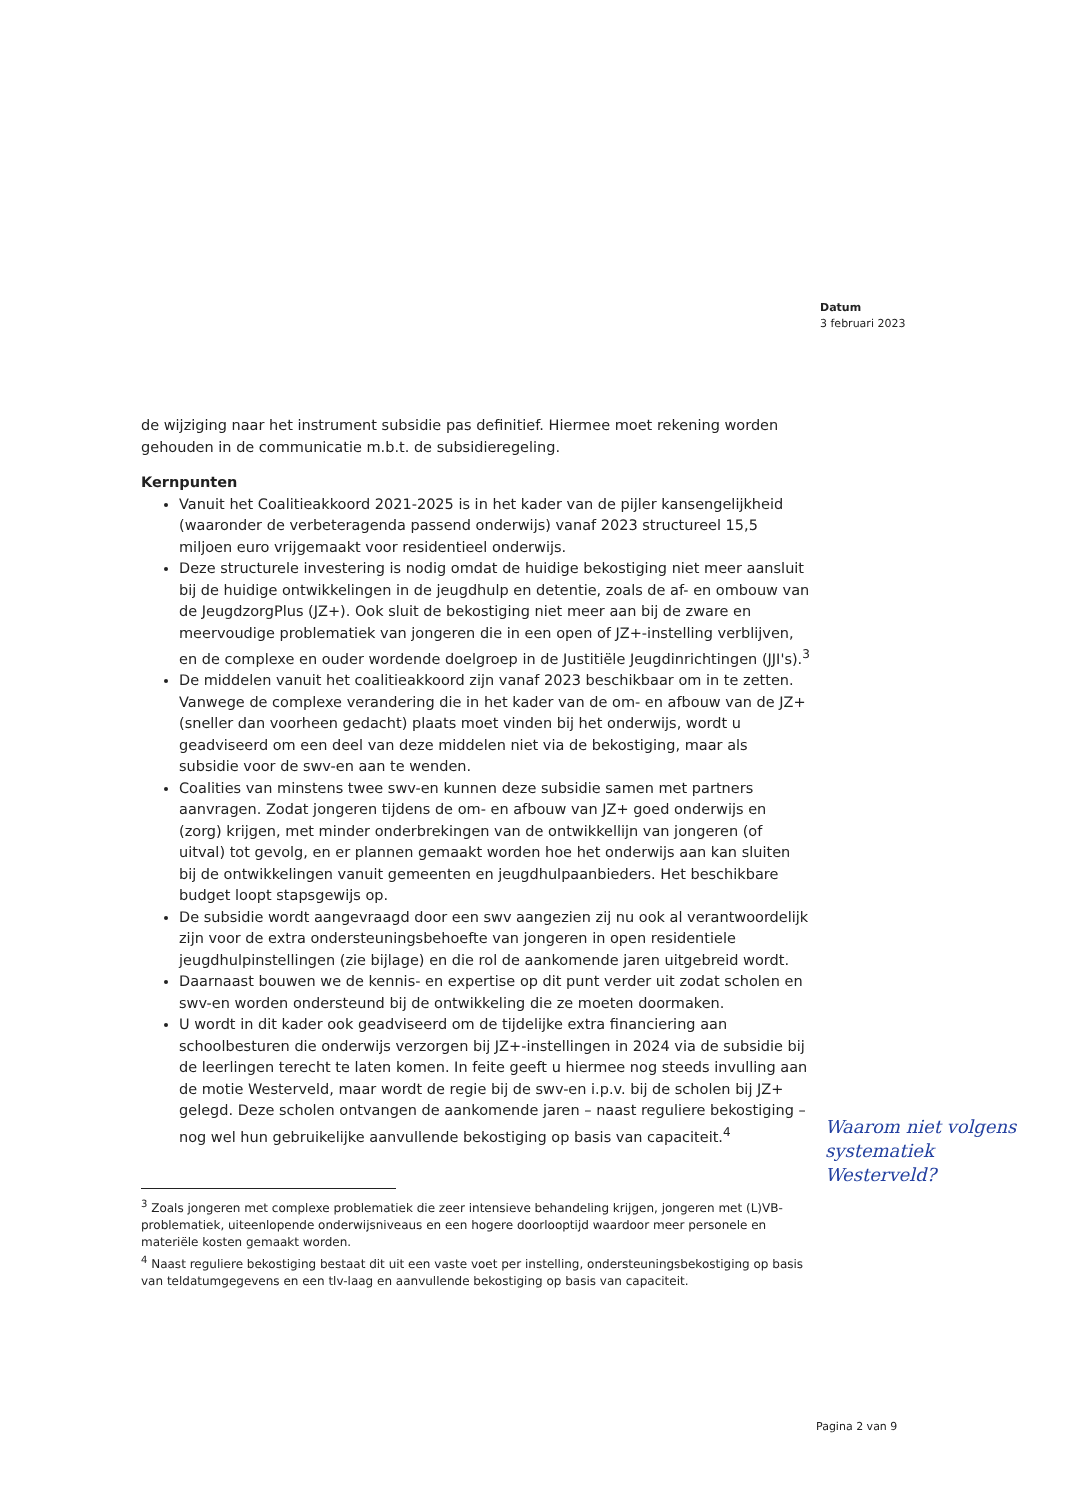Datum
3 februari 2023
de wijziging naar het instrument subsidie pas definitief. Hiermee moet rekening worden gehouden in de communicatie m.b.t. de subsidieregeling.
Kernpunten
Vanuit het Coalitieakkoord 2021-2025 is in het kader van de pijler kansengelijkheid (waaronder de verbeteragenda passend onderwijs) vanaf 2023 structureel 15,5 miljoen euro vrijgemaakt voor residentieel onderwijs.
Deze structurele investering is nodig omdat de huidige bekostiging niet meer aansluit bij de huidige ontwikkelingen in de jeugdhulp en detentie, zoals de af- en ombouw van de JeugdzorgPlus (JZ+). Ook sluit de bekostiging niet meer aan bij de zware en meervoudige problematiek van jongeren die in een open of JZ+-instelling verblijven, en de complexe en ouder wordende doelgroep in de Justitiële Jeugdinrichtingen (JJI's).<sup>3</sup>
De middelen vanuit het coalitieakkoord zijn vanaf 2023 beschikbaar om in te zetten. Vanwege de complexe verandering die in het kader van de om- en afbouw van de JZ+ (sneller dan voorheen gedacht) plaats moet vinden bij het onderwijs, wordt u geadviseerd om een deel van deze middelen niet via de bekostiging, maar als subsidie voor de swv-en aan te wenden.
Coalities van minstens twee swv-en kunnen deze subsidie samen met partners aanvragen. Zodat jongeren tijdens de om- en afbouw van JZ+ goed onderwijs en (zorg) krijgen, met minder onderbrekingen van de ontwikkellijn van jongeren (of uitval) tot gevolg, en er plannen gemaakt worden hoe het onderwijs aan kan sluiten bij de ontwikkelingen vanuit gemeenten en jeugdhulpaanbieders. Het beschikbare budget loopt stapsgewijs op.
De subsidie wordt aangevraagd door een swv aangezien zij nu ook al verantwoordelijk zijn voor de extra ondersteuningsbehoefte van jongeren in open residentiele jeugdhulpinstellingen (zie bijlage) en die rol de aankomende jaren uitgebreid wordt.
Daarnaast bouwen we de kennis- en expertise op dit punt verder uit zodat scholen en swv-en worden ondersteund bij de ontwikkeling die ze moeten doormaken.
U wordt in dit kader ook geadviseerd om de tijdelijke extra financiering aan schoolbesturen die onderwijs verzorgen bij JZ+-instellingen in 2024 via de subsidie bij de leerlingen terecht te laten komen. In feite geeft u hiermee nog steeds invulling aan de motie Westerveld, maar wordt de regie bij de swv-en i.p.v. bij de scholen bij JZ+ gelegd. Deze scholen ontvangen de aankomende jaren – naast reguliere bekostiging – nog wel hun gebruikelijke aanvullende bekostiging op basis van capaciteit.<sup>4</sup>
<sup>3</sup> Zoals jongeren met complexe problematiek die zeer intensieve behandeling krijgen, jongeren met (L)VB-problematiek, uiteenlopende onderwijsniveaus en een hogere doorlooptijd waardoor meer personele en materiële kosten gemaakt worden.
<sup>4</sup> Naast reguliere bekostiging bestaat dit uit een vaste voet per instelling, ondersteuningsbekostiging op basis van teldatumgegevens en een tlv-laag en aanvullende bekostiging op basis van capaciteit.
Waarom niet volgens systematiek Westerveld?
Pagina 2 van 9